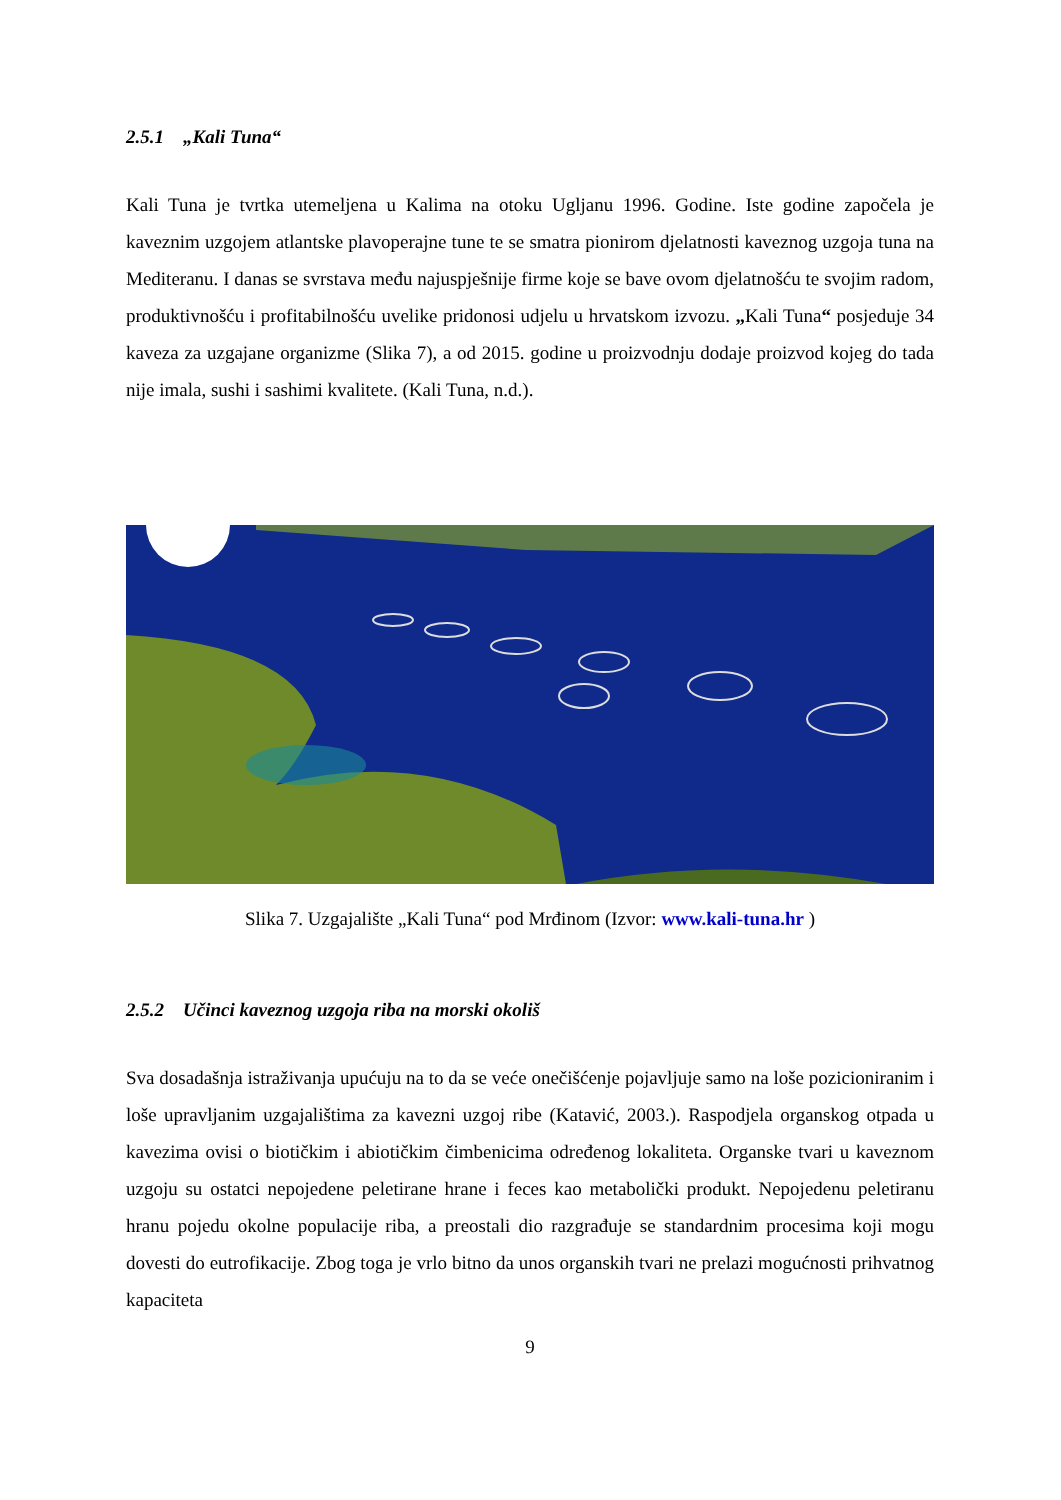2.5.1 „Kali Tuna“
Kali Tuna je tvrtka utemeljena u Kalima na otoku Ugljanu 1996. Godine. Iste godine započela je kaveznim uzgojem atlantske plavoperajne tune te se smatra pionirom djelatnosti kaveznog uzgoja tuna na Mediteranu. I danas se svrstava među najuspješnije firme koje se bave ovom djelatnošću te svojim radom, produktivnošću i profitabilnošću uvelike pridonosi udjelu u hrvatskom izvozu. „Kali Tuna“ posjeduje 34 kaveza za uzgajane organizme (Slika 7), a od 2015. godine u proizvodnju dodaje proizvod kojeg do tada nije imala, sushi i sashimi kvalitete. (Kali Tuna, n.d.).
Slika 7. Uzgajalište „Kali Tuna“ pod Mrđinom (Izvor: www.kali-tuna.hr )
2.5.2 Učinci kaveznog uzgoja riba na morski okoliš
Sva dosadašnja istraživanja upućuju na to da se veće onečišćenje pojavljuje samo na loše pozicioniranim i loše upravljanim uzgajalištima za kavezni uzgoj ribe (Katavić, 2003.). Raspodjela organskog otpada u kavezima ovisi o biotičkim i abiotičkim čimbenicima određenog lokaliteta. Organske tvari u kaveznom uzgoju su ostatci nepojedene peletirane hrane i feces kao metabolički produkt. Nepojedenu peletiranu hranu pojedu okolne populacije riba, a preostali dio razgrađuje se standardnim procesima koji mogu dovesti do eutrofikacije. Zbog toga je vrlo bitno da unos organskih tvari ne prelazi mogućnosti prihvatnog kapaciteta
9